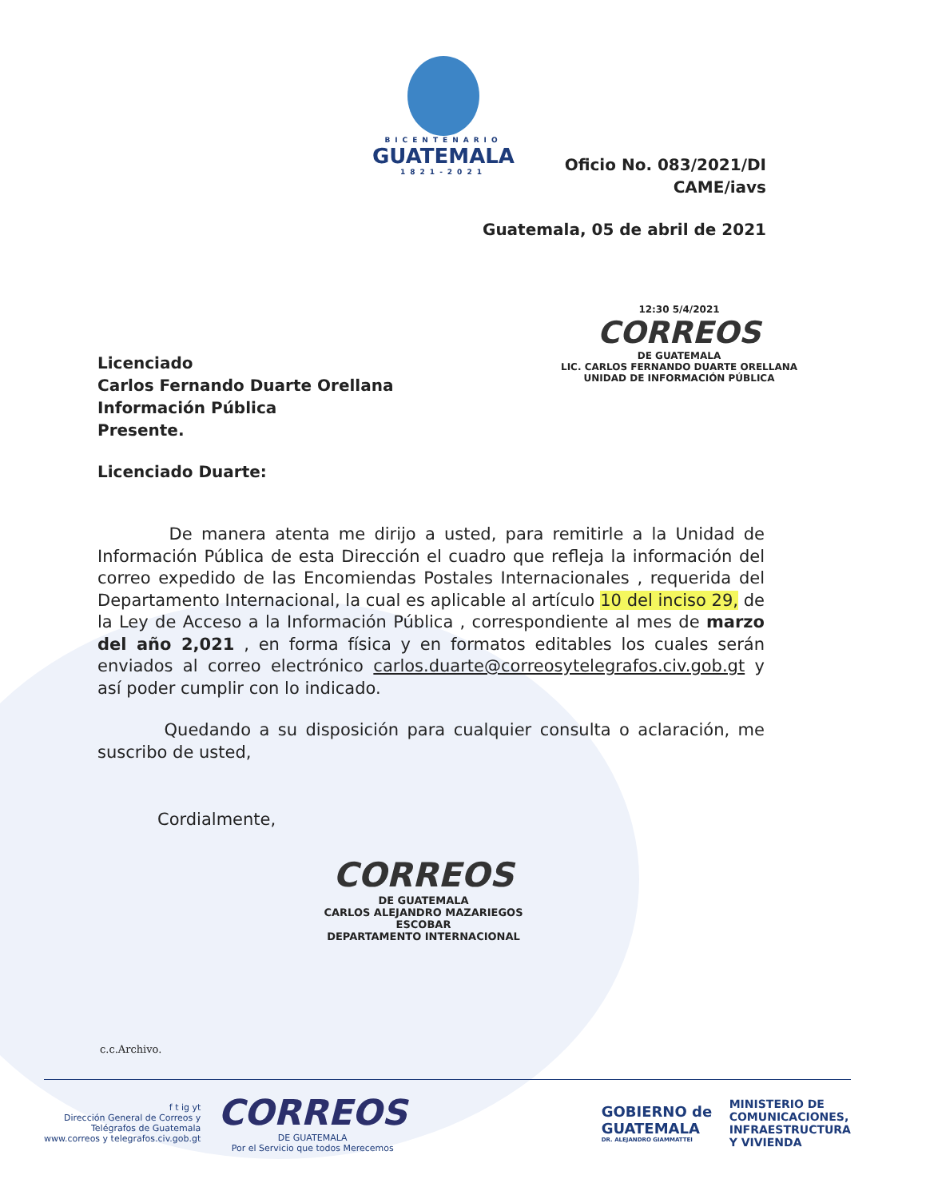BICENTENARIO
GUATEMALA
1821-2021
Oficio No. 083/2021/DI
CAME/iavs
Guatemala, 05 de abril de 2021
12:30 5/4/2021
CORREOS
DE GUATEMALA
LIC. CARLOS FERNANDO DUARTE ORELLANA
UNIDAD DE INFORMACIÓN PÚBLICA
Licenciado
Carlos Fernando Duarte Orellana
Información Pública
Presente.
Licenciado Duarte:
De manera atenta me dirijo a usted, para remitirle a la Unidad de Información Pública de esta Dirección el cuadro que refleja la información del correo expedido de las Encomiendas Postales Internacionales , requerida del Departamento Internacional, la cual es aplicable al artículo 10 del inciso 29, de la Ley de Acceso a la Información Pública , correspondiente al mes de marzo del año 2,021 , en forma física y en formatos editables los cuales serán enviados al correo electrónico carlos.duarte@correosytelegrafos.civ.gob.gt y así poder cumplir con lo indicado.
Quedando a su disposición para cualquier consulta o aclaración, me suscribo de usted,
Cordialmente,
CORREOS
DE GUATEMALA
CARLOS ALEJANDRO MAZARIEGOS ESCOBAR
DEPARTAMENTO INTERNACIONAL
c.c.Archivo.
f t ig yt
Dirección General de Correos y
Telégrafos de Guatemala
www.correos y telegrafos.civ.gob.gt
CORREOS
DE GUATEMALA
Por el Servicio que todos Merecemos
GOBIERNO de
GUATEMALA
DR. ALEJANDRO GIAMMATTEI
MINISTERIO DE
COMUNICACIONES,
INFRAESTRUCTURA
Y VIVIENDA